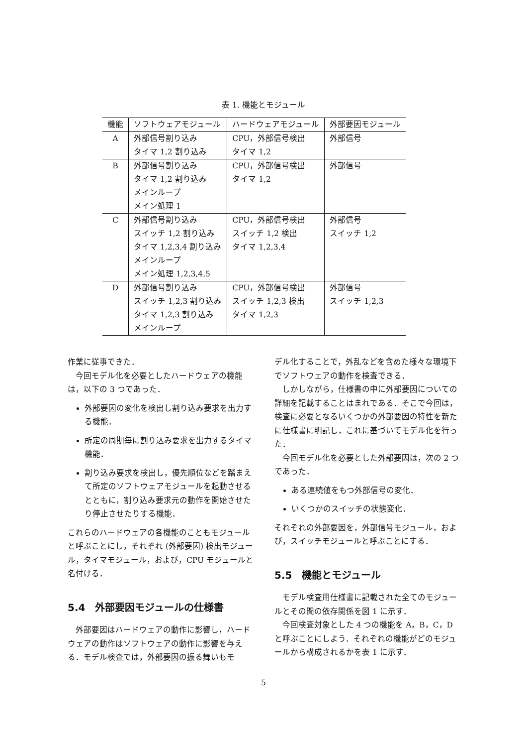表 1. 機能とモジュール
| 機能 | ソフトウェアモジュール | ハードウェアモジュール | 外部要因モジュール |
| --- | --- | --- | --- |
| A | 外部信号割り込み タイマ 1,2 割り込み | CPU，外部信号検出 タイマ 1,2 | 外部信号 |
| B | 外部信号割り込み タイマ 1,2 割り込み メインループ メイン処理 1 | CPU，外部信号検出 タイマ 1,2 | 外部信号 |
| C | 外部信号割り込み スイッチ 1,2 割り込み タイマ 1,2,3,4 割り込み メインループ メイン処理 1,2,3,4,5 | CPU，外部信号検出 スイッチ 1,2 検出 タイマ 1,2,3,4 | 外部信号 スイッチ 1,2 |
| D | 外部信号割り込み スイッチ 1,2,3 割り込み タイマ 1,2,3 割り込み メインループ | CPU，外部信号検出 スイッチ 1,2,3 検出 タイマ 1,2,3 | 外部信号 スイッチ 1,2,3 |
作業に従事できた．
今回モデル化を必要としたハードウェアの機能は，以下の 3 つであった．
外部要因の変化を検出し割り込み要求を出力する機能．
所定の周期毎に割り込み要求を出力するタイマ機能．
割り込み要求を検出し，優先順位などを踏まえて所定のソフトウェアモジュールを起動させるとともに，割り込み要求元の動作を開始させたり停止させたりする機能．
これらのハードウェアの各機能のこともモジュールと呼ぶことにし，それぞれ (外部要因) 検出モジュール，タイマモジュール，および，CPU モジュールと名付ける．
5.4　外部要因モジュールの仕様書
外部要因はハードウェアの動作に影響し，ハードウェアの動作はソフトウェアの動作に影響を与える．モデル検査では，外部要因の振る舞いもモ
デル化することで，外乱などを含めた様々な環境下でソフトウェアの動作を検査できる．
しかしながら，仕様書の中に外部要因についての詳細を記載することはまれである．そこで今回は，検査に必要となるいくつかの外部要因の特性を新たに仕様書に明記し，これに基づいてモデル化を行った．
今回モデル化を必要とした外部要因は，次の 2 つであった．
ある連続値をもつ外部信号の変化．
いくつかのスイッチの状態変化．
それぞれの外部要因を，外部信号モジュール，および，スイッチモジュールと呼ぶことにする．
5.5　機能とモジュール
モデル検査用仕様書に記載された全てのモジュールとその間の依存関係を図 1 に示す．
今回検査対象とした 4 つの機能を A，B，C，D と呼ぶことにしよう．それぞれの機能がどのモジュールから構成されるかを表 1 に示す．
5